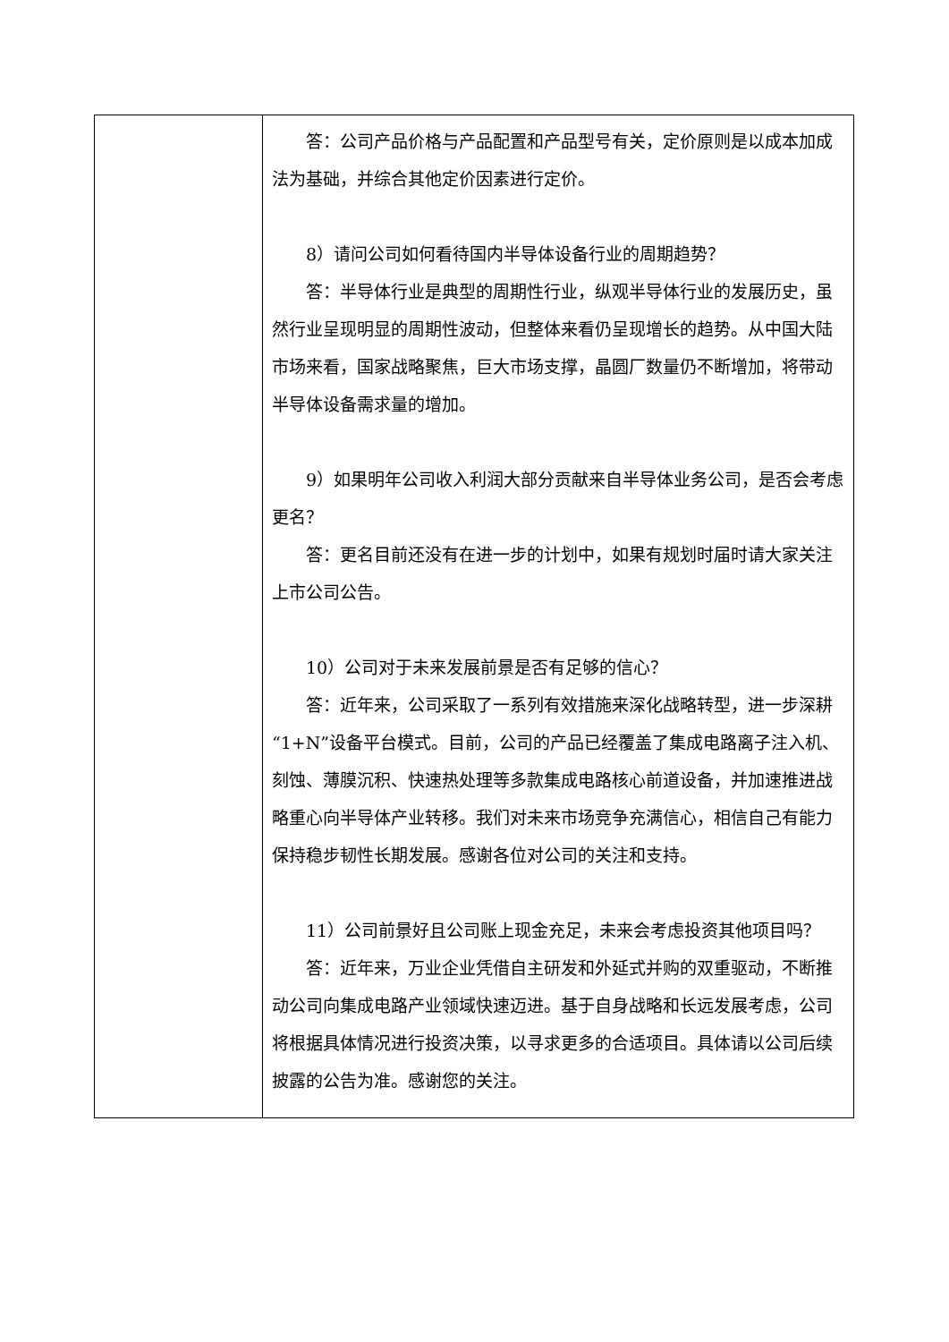| | 答：公司产品价格与产品配置和产品型号有关，定价原则是以成本加成法为基础，并综合其他定价因素进行定价。 8）请问公司如何看待国内半导体设备行业的周期趋势？ 答：半导体行业是典型的周期性行业，纵观半导体行业的发展历史，虽然行业呈现明显的周期性波动，但整体来看仍呈现增长的趋势。从中国大陆市场来看，国家战略聚焦，巨大市场支撑，晶圆厂数量仍不断增加，将带动半导体设备需求量的增加。 9）如果明年公司收入利润大部分贡献来自半导体业务公司，是否会考虑更名？ 答：更名目前还没有在进一步的计划中，如果有规划时届时请大家关注上市公司公告。 10）公司对于未来发展前景是否有足够的信心？ 答：近年来，公司采取了一系列有效措施来深化战略转型，进一步深耕“1+N”设备平台模式。目前，公司的产品已经覆盖了集成电路离子注入机、刻蚀、薄膜沉积、快速热处理等多款集成电路核心前道设备，并加速推进战略重心向半导体产业转移。我们对未来市场竞争充满信心，相信自己有能力保持稳步韧性长期发展。感谢各位对公司的关注和支持。 11）公司前景好且公司账上现金充足，未来会考虑投资其他项目吗？ 答：近年来，万业企业凭借自主研发和外延式并购的双重驱动，不断推动公司向集成电路产业领域快速迈进。基于自身战略和长远发展考虑，公司将根据具体情况进行投资决策，以寻求更多的合适项目。具体请以公司后续披露的公告为准。感谢您的关注。 |